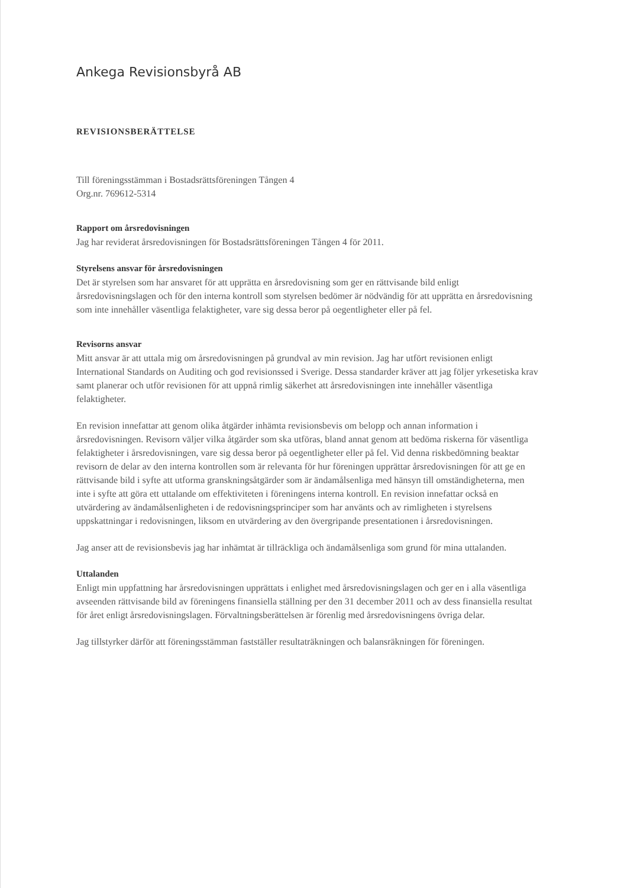Ankega Revisionsbyrå AB
REVISIONSBERÄTTELSE
Till föreningsstämman i Bostadsrättsföreningen Tången 4
Org.nr. 769612-5314
Rapport om årsredovisningen
Jag har reviderat årsredovisningen för Bostadsrättsföreningen Tången 4 för 2011.
Styrelsens ansvar för årsredovisningen
Det är styrelsen som har ansvaret för att upprätta en årsredovisning som ger en rättvisande bild enligt årsredovisningslagen och för den interna kontroll som styrelsen bedömer är nödvändig för att upprätta en årsredovisning som inte innehåller väsentliga felaktigheter, vare sig dessa beror på oegentligheter eller på fel.
Revisorns ansvar
Mitt ansvar är att uttala mig om årsredovisningen på grundval av min revision. Jag har utfört revisionen enligt International Standards on Auditing och god revisionssed i Sverige. Dessa standarder kräver att jag följer yrkesetiska krav samt planerar och utför revisionen för att uppnå rimlig säkerhet att årsredovisningen inte innehåller väsentliga felaktigheter.
En revision innefattar att genom olika åtgärder inhämta revisionsbevis om belopp och annan information i årsredovisningen. Revisorn väljer vilka åtgärder som ska utföras, bland annat genom att bedöma riskerna för väsentliga felaktigheter i årsredovisningen, vare sig dessa beror på oegentligheter eller på fel. Vid denna riskbedömning beaktar revisorn de delar av den interna kontrollen som är relevanta för hur föreningen upprättar årsredovisningen för att ge en rättvisande bild i syfte att utforma granskningsåtgärder som är ändamålsenliga med hänsyn till omständigheterna, men inte i syfte att göra ett uttalande om effektiviteten i föreningens interna kontroll. En revision innefattar också en utvärdering av ändamålsenligheten i de redovisningsprinciper som har använts och av rimligheten i styrelsens uppskattningar i redovisningen, liksom en utvärdering av den övergripande presentationen i årsredovisningen.
Jag anser att de revisionsbevis jag har inhämtat är tillräckliga och ändamålsenliga som grund för mina uttalanden.
Uttalanden
Enligt min uppfattning har årsredovisningen upprättats i enlighet med årsredovisningslagen och ger en i alla väsentliga avseenden rättvisande bild av föreningens finansiella ställning per den 31 december 2011 och av dess finansiella resultat för året enligt årsredovisningslagen. Förvaltningsberättelsen är förenlig med årsredovisningens övriga delar.
Jag tillstyrker därför att föreningsstämman fastställer resultaträkningen och balansräkningen för föreningen.